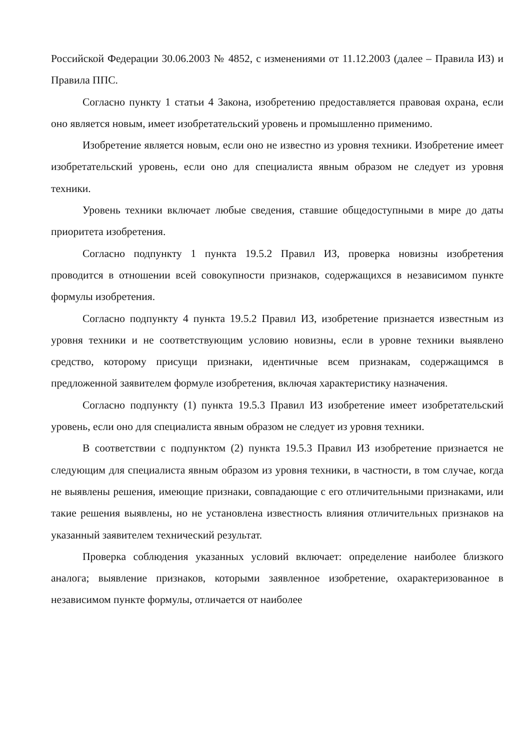Российской Федерации 30.06.2003 № 4852, с изменениями от 11.12.2003 (далее – Правила ИЗ) и Правила ППС.
Согласно пункту 1 статьи 4 Закона, изобретению предоставляется правовая охрана, если оно является новым, имеет изобретательский уровень и промышленно применимо.
Изобретение является новым, если оно не известно из уровня техники. Изобретение имеет изобретательский уровень, если оно для специалиста явным образом не следует из уровня техники.
Уровень техники включает любые сведения, ставшие общедоступными в мире до даты приоритета изобретения.
Согласно подпункту 1 пункта 19.5.2 Правил ИЗ, проверка новизны изобретения проводится в отношении всей совокупности признаков, содержащихся в независимом пункте формулы изобретения.
Согласно подпункту 4 пункта 19.5.2 Правил ИЗ, изобретение признается известным из уровня техники и не соответствующим условию новизны, если в уровне техники выявлено средство, которому присущи признаки, идентичные всем признакам, содержащимся в предложенной заявителем формуле изобретения, включая характеристику назначения.
Согласно подпункту (1) пункта 19.5.3 Правил ИЗ изобретение имеет изобретательский уровень, если оно для специалиста явным образом не следует из уровня техники.
В соответствии с подпунктом (2) пункта 19.5.3 Правил ИЗ изобретение признается не следующим для специалиста явным образом из уровня техники, в частности, в том случае, когда не выявлены решения, имеющие признаки, совпадающие с его отличительными признаками, или такие решения выявлены, но не установлена известность влияния отличительных признаков на указанный заявителем технический результат.
Проверка соблюдения указанных условий включает: определение наиболее близкого аналога; выявление признаков, которыми заявленное изобретение, охарактеризованное в независимом пункте формулы, отличается от наиболее